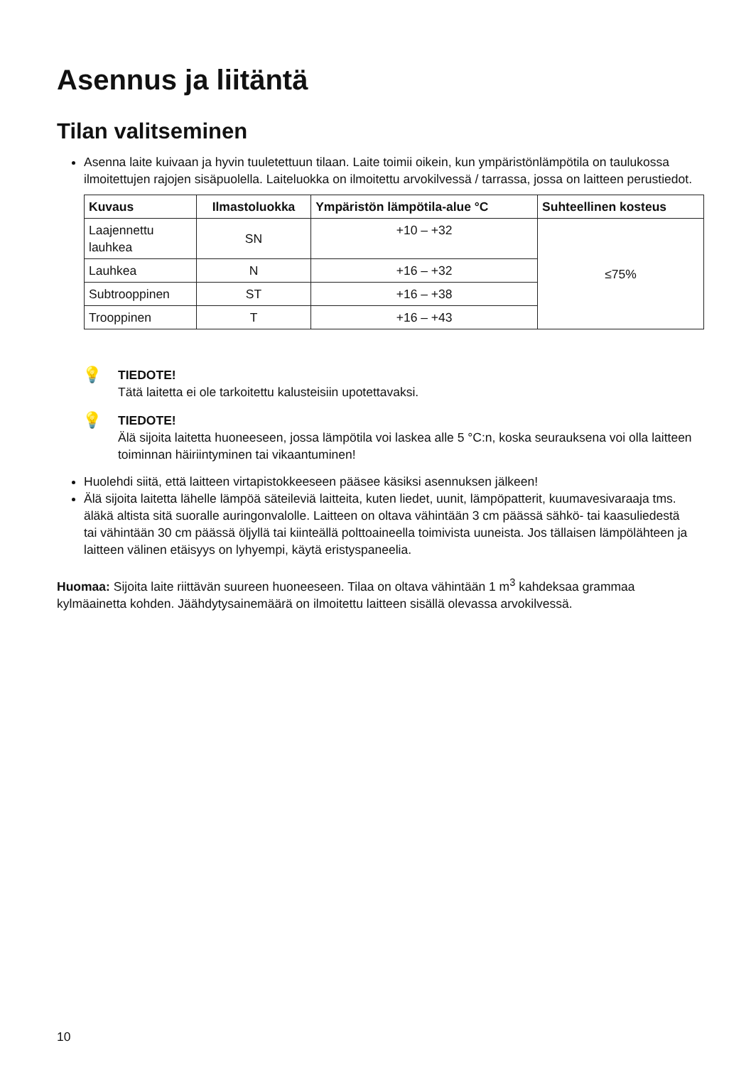Asennus ja liitäntä
Tilan valitseminen
Asenna laite kuivaan ja hyvin tuuletettuun tilaan. Laite toimii oikein, kun ympäristönlämpötila on taulukossa ilmoitettujen rajojen sisäpuolella. Laiteluokka on ilmoitettu arvokilvessä / tarrassa, jossa on laitteen perustiedot.
| Kuvaus | Ilmastoluokka | Ympäristön lämpötila-alue °C | Suhteellinen kosteus |
| --- | --- | --- | --- |
| Laajennettu lauhkea | SN | +10 – +32 | ≤75% |
| Lauhkea | N | +16 – +32 | |
| Subtrooppinen | ST | +16 – +38 | |
| Trooppinen | T | +16 – +43 | |
💡
TIEDOTE!
Tätä laitetta ei ole tarkoitettu kalusteisiin upotettavaksi.
💡
TIEDOTE!
Älä sijoita laitetta huoneeseen, jossa lämpötila voi laskea alle 5 °C:n, koska seurauksena voi olla laitteen toiminnan häiriintyminen tai vikaantuminen!
Huolehdi siitä, että laitteen virtapistokkeeseen pääsee käsiksi asennuksen jälkeen!
Älä sijoita laitetta lähelle lämpöä säteileviä laitteita, kuten liedet, uunit, lämpöpatterit, kuumavesivaraaja tms. äläkä altista sitä suoralle auringonvalolle. Laitteen on oltava vähintään 3 cm päässä sähkö- tai kaasuliedestä tai vähintään 30 cm päässä öljyllä tai kiinteällä polttoaineella toimivista uuneista. Jos tällaisen lämpölähteen ja laitteen välinen etäisyys on lyhyempi, käytä eristyspaneelia.
Huomaa: Sijoita laite riittävän suureen huoneeseen. Tilaa on oltava vähintään 1 m<sup>3</sup> kahdeksaa grammaa kylmäainetta kohden. Jäähdytysainemäärä on ilmoitettu laitteen sisällä olevassa arvokilvessä.
10